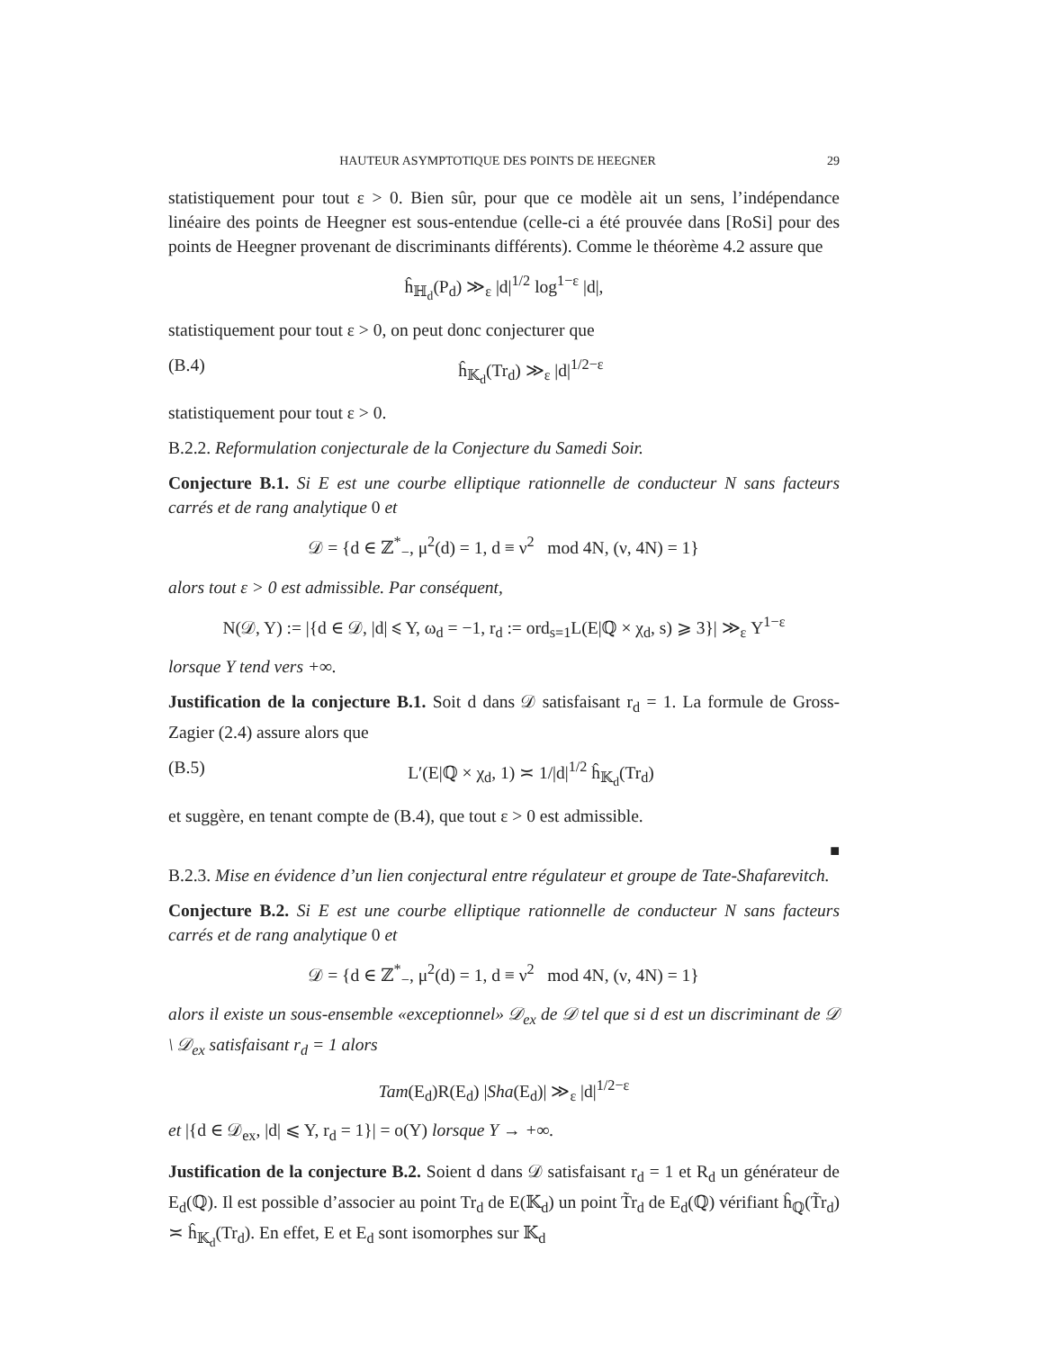HAUTEUR ASYMPTOTIQUE DES POINTS DE HEEGNER 29
statistiquement pour tout ε > 0. Bien sûr, pour que ce modèle ait un sens, l’indépendance linéaire des points de Heegner est sous-entendue (celle-ci a été prouvée dans [RoSi] pour des points de Heegner provenant de discriminants différents). Comme le théorème 4.2 assure que
ĥ<sub>ℍ<sub>d</sub></sub>(P<sub>d</sub>) ≫<sub>ε</sub> |d|<sup>1/2</sup> log<sup>1−ε</sup> |d|,
statistiquement pour tout ε > 0, on peut donc conjecturer que
(B.4) ĥ<sub>𝕂<sub>d</sub></sub>(Tr<sub>d</sub>) ≫<sub>ε</sub> |d|<sup>1/2−ε</sup>
statistiquement pour tout ε > 0.
B.2.2. Reformulation conjecturale de la Conjecture du Samedi Soir.
Conjecture B.1. Si E est une courbe elliptique rationnelle de conducteur N sans facteurs carrés et de rang analytique 0 et
𝒟 = {d ∈ ℤ<sup>*</sup><sub>−</sub>, μ<sup>2</sup>(d) = 1, d ≡ ν<sup>2</sup> mod 4N, (ν, 4N) = 1}
alors tout ε > 0 est admissible. Par conséquent,
N(𝒟, Y) := |{d ∈ 𝒟, |d| ⩽ Y, ω<sub>d</sub> = −1, r<sub>d</sub> := ord<sub>s=1</sub>L(E|ℚ × χ<sub>d</sub>, s) ⩾ 3}| ≫<sub>ε</sub> Y<sup>1−ε</sup>
lorsque Y tend vers +∞.
Justification de la conjecture B.1. Soit d dans 𝒟 satisfaisant r<sub>d</sub> = 1. La formule de Gross-Zagier (2.4) assure alors que
(B.5) L′(E|ℚ × χ<sub>d</sub>, 1) ≍ 1/|d|<sup>1/2</sup> ĥ<sub>𝕂<sub>d</sub></sub>(Tr<sub>d</sub>)
et suggère, en tenant compte de (B.4), que tout ε > 0 est admissible.
■
B.2.3. Mise en évidence d’un lien conjectural entre régulateur et groupe de Tate-Shafarevitch.
Conjecture B.2. Si E est une courbe elliptique rationnelle de conducteur N sans facteurs carrés et de rang analytique 0 et
𝒟 = {d ∈ ℤ<sup>*</sup><sub>−</sub>, μ<sup>2</sup>(d) = 1, d ≡ ν<sup>2</sup> mod 4N, (ν, 4N) = 1}
alors il existe un sous-ensemble «exceptionnel» 𝒟<sub>ex</sub> de 𝒟 tel que si d est un discriminant de 𝒟 \ 𝒟<sub>ex</sub> satisfaisant r<sub>d</sub> = 1 alors
Tam(E<sub>d</sub>)R(E<sub>d</sub>) |Sha(E<sub>d</sub>)| ≫<sub>ε</sub> |d|<sup>1/2−ε</sup>
et |{d ∈ 𝒟<sub>ex</sub>, |d| ⩽ Y, r<sub>d</sub> = 1}| = o(Y) lorsque Y → +∞.
Justification de la conjecture B.2. Soient d dans 𝒟 satisfaisant r<sub>d</sub> = 1 et R<sub>d</sub> un générateur de E<sub>d</sub>(ℚ). Il est possible d’associer au point Tr<sub>d</sub> de E(𝕂<sub>d</sub>) un point T̃r<sub>d</sub> de E<sub>d</sub>(ℚ) vérifiant ĥ<sub>ℚ</sub>(T̃r<sub>d</sub>) ≍ ĥ<sub>𝕂<sub>d</sub></sub>(Tr<sub>d</sub>). En effet, E et E<sub>d</sub> sont isomorphes sur 𝕂<sub>d</sub>